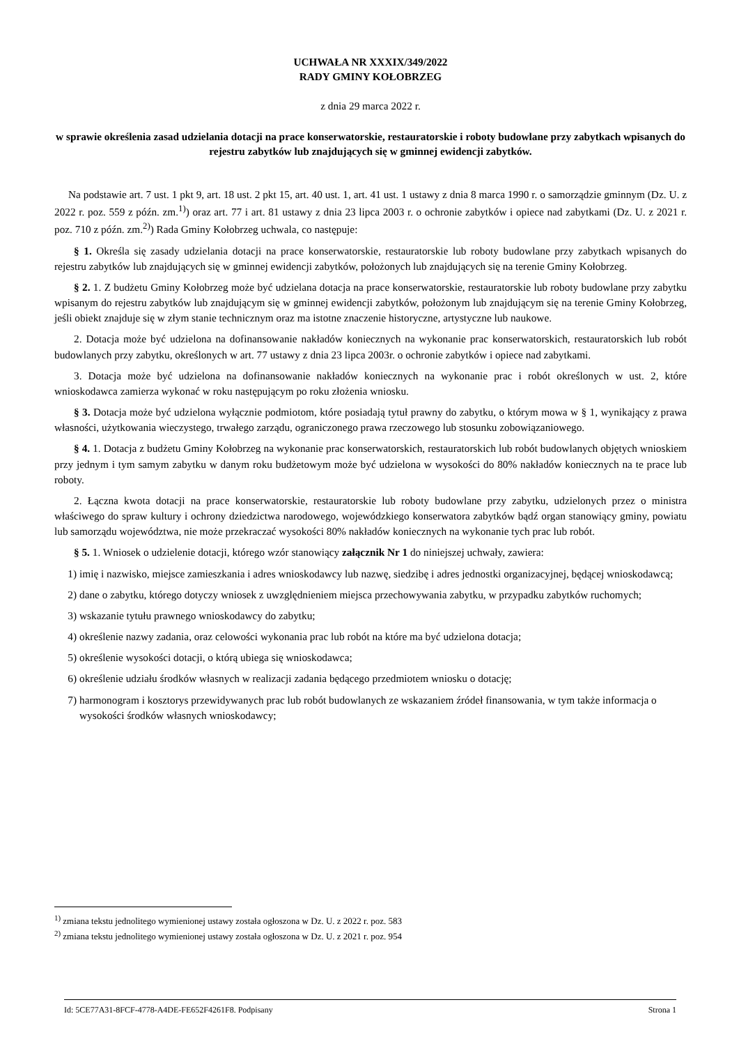UCHWAŁA NR XXXIX/349/2022
RADY GMINY KOŁOBRZEG
z dnia 29 marca 2022 r.
w sprawie określenia zasad udzielania dotacji na prace konserwatorskie, restauratorskie i roboty budowlane przy zabytkach wpisanych do rejestru zabytków lub znajdujących się w gminnej ewidencji zabytków.
Na podstawie art. 7 ust. 1 pkt 9, art. 18 ust. 2 pkt 15, art. 40 ust. 1, art. 41 ust. 1 ustawy z dnia 8 marca 1990 r. o samorządzie gminnym (Dz. U. z 2022 r. poz. 559 z późn. zm.<sup>1)</sup>) oraz art. 77 i art. 81 ustawy z dnia 23 lipca 2003 r. o ochronie zabytków i opiece nad zabytkami (Dz. U. z 2021 r. poz. 710 z późn. zm.<sup>2)</sup>) Rada Gminy Kołobrzeg uchwala, co następuje:
§ 1. Określa się zasady udzielania dotacji na prace konserwatorskie, restauratorskie lub roboty budowlane przy zabytkach wpisanych do rejestru zabytków lub znajdujących się w gminnej ewidencji zabytków, położonych lub znajdujących się na terenie Gminy Kołobrzeg.
§ 2. 1. Z budżetu Gminy Kołobrzeg może być udzielana dotacja na prace konserwatorskie, restauratorskie lub roboty budowlane przy zabytku wpisanym do rejestru zabytków lub znajdującym się w gminnej ewidencji zabytków, położonym lub znajdującym się na terenie Gminy Kołobrzeg, jeśli obiekt znajduje się w złym stanie technicznym oraz ma istotne znaczenie historyczne, artystyczne lub naukowe.
2. Dotacja może być udzielona na dofinansowanie nakładów koniecznych na wykonanie prac konserwatorskich, restauratorskich lub robót budowlanych przy zabytku, określonych w art. 77 ustawy z dnia 23 lipca 2003r. o ochronie zabytków i opiece nad zabytkami.
3. Dotacja może być udzielona na dofinansowanie nakładów koniecznych na wykonanie prac i robót określonych w ust. 2, które wnioskodawca zamierza wykonać w roku następującym po roku złożenia wniosku.
§ 3. Dotacja może być udzielona wyłącznie podmiotom, które posiadają tytuł prawny do zabytku, o którym mowa w § 1, wynikający z prawa własności, użytkowania wieczystego, trwałego zarządu, ograniczonego prawa rzeczowego lub stosunku zobowiązaniowego.
§ 4. 1. Dotacja z budżetu Gminy Kołobrzeg na wykonanie prac konserwatorskich, restauratorskich lub robót budowlanych objętych wnioskiem przy jednym i tym samym zabytku w danym roku budżetowym może być udzielona w wysokości do 80% nakładów koniecznych na te prace lub roboty.
2. Łączna kwota dotacji na prace konserwatorskie, restauratorskie lub roboty budowlane przy zabytku, udzielonych przez o ministra właściwego do spraw kultury i ochrony dziedzictwa narodowego, wojewódzkiego konserwatora zabytków bądź organ stanowiący gminy, powiatu lub samorządu województwa, nie może przekraczać wysokości 80% nakładów koniecznych na wykonanie tych prac lub robót.
§ 5. 1. Wniosek o udzielenie dotacji, którego wzór stanowiący załącznik Nr 1 do niniejszej uchwały, zawiera:
1) imię i nazwisko, miejsce zamieszkania i adres wnioskodawcy lub nazwę, siedzibę i adres jednostki organizacyjnej, będącej wnioskodawcą;
2) dane o zabytku, którego dotyczy wniosek z uwzględnieniem miejsca przechowywania zabytku, w przypadku zabytków ruchomych;
3) wskazanie tytułu prawnego wnioskodawcy do zabytku;
4) określenie nazwy zadania, oraz celowości wykonania prac lub robót na które ma być udzielona dotacja;
5) określenie wysokości dotacji, o którą ubiega się wnioskodawca;
6) określenie udziału środków własnych w realizacji zadania będącego przedmiotem wniosku o dotację;
7) harmonogram i kosztorys przewidywanych prac lub robót budowlanych ze wskazaniem źródeł finansowania, w tym także informacja o wysokości środków własnych wnioskodawcy;
<sup>1)</sup> zmiana tekstu jednolitego wymienionej ustawy została ogłoszona w Dz. U. z 2022 r. poz. 583
<sup>2)</sup> zmiana tekstu jednolitego wymienionej ustawy została ogłoszona w Dz. U. z 2021 r. poz. 954
Id: 5CE77A31-8FCF-4778-A4DE-FE652F4261F8. Podpisany Strona 1